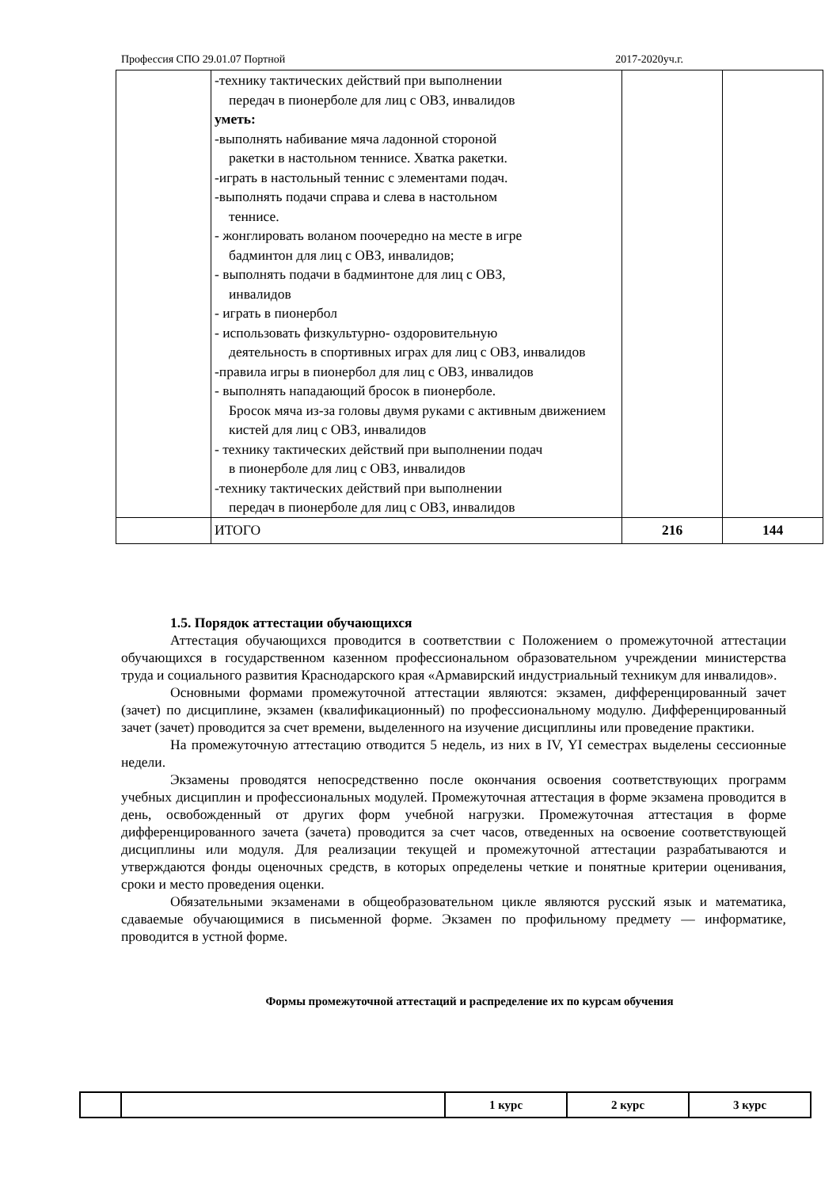Профессия СПО 29.01.07 Портной 2017-2020уч.г.
| | -технику тактических действий при выполнении передач в пионерболе для лиц с ОВЗ, инвалидов уметь: -выполнять набивание мяча ладонной стороной ракетки в настольном теннисе. Хватка ракетки. -играть в настольный теннис с элементами подач. -выполнять подачи справа и слева в настольном теннисе. - жонглировать воланом поочередно на месте в игре бадминтон для лиц с ОВЗ, инвалидов; - выполнять подачи в бадминтоне для лиц с ОВЗ, инвалидов - играть в пионербол - использовать физкультурно- оздоровительную деятельность в спортивных играх для лиц с ОВЗ, инвалидов -правила игры в пионербол для лиц с ОВЗ, инвалидов - выполнять нападающий бросок в пионерболе. Бросок мяча из-за головы двумя руками с активным движением кистей для лиц с ОВЗ, инвалидов - технику тактических действий при выполнении подач в пионерболе для лиц с ОВЗ, инвалидов -технику тактических действий при выполнении передач в пионерболе для лиц с ОВЗ, инвалидов | | |
| | ИТОГО | 216 | 144 |
1.5. Порядок аттестации обучающихся
Аттестация обучающихся проводится в соответствии с Положением о промежуточной аттестации обучающихся в государственном казенном профессиональном образовательном учреждении министерства труда и социального развития Краснодарского края «Армавирский индустриальный техникум для инвалидов».
Основными формами промежуточной аттестации являются: экзамен, дифференцированный зачет (зачет) по дисциплине, экзамен (квалификационный) по профессиональному модулю. Дифференцированный зачет (зачет) проводится за счет времени, выделенного на изучение дисциплины или проведение практики.
На промежуточную аттестацию отводится 5 недель, из них в IV, YI семестрах выделены сессионные недели.
Экзамены проводятся непосредственно после окончания освоения соответствующих программ учебных дисциплин и профессиональных модулей. Промежуточная аттестация в форме экзамена проводится в день, освобожденный от других форм учебной нагрузки. Промежуточная аттестация в форме дифференцированного зачета (зачета) проводится за счет часов, отведенных на освоение соответствующей дисциплины или модуля. Для реализации текущей и промежуточной аттестации разрабатываются и утверждаются фонды оценочных средств, в которых определены четкие и понятные критерии оценивания, сроки и место проведения оценки.
Обязательными экзаменами в общеобразовательном цикле являются русский язык и математика, сдаваемые обучающимися в письменной форме. Экзамен по профильному предмету — информатике, проводится в устной форме.
Формы промежуточной аттестаций и распределение их по курсам обучения
| | | 1 курс | 2 курс | 3 курс |